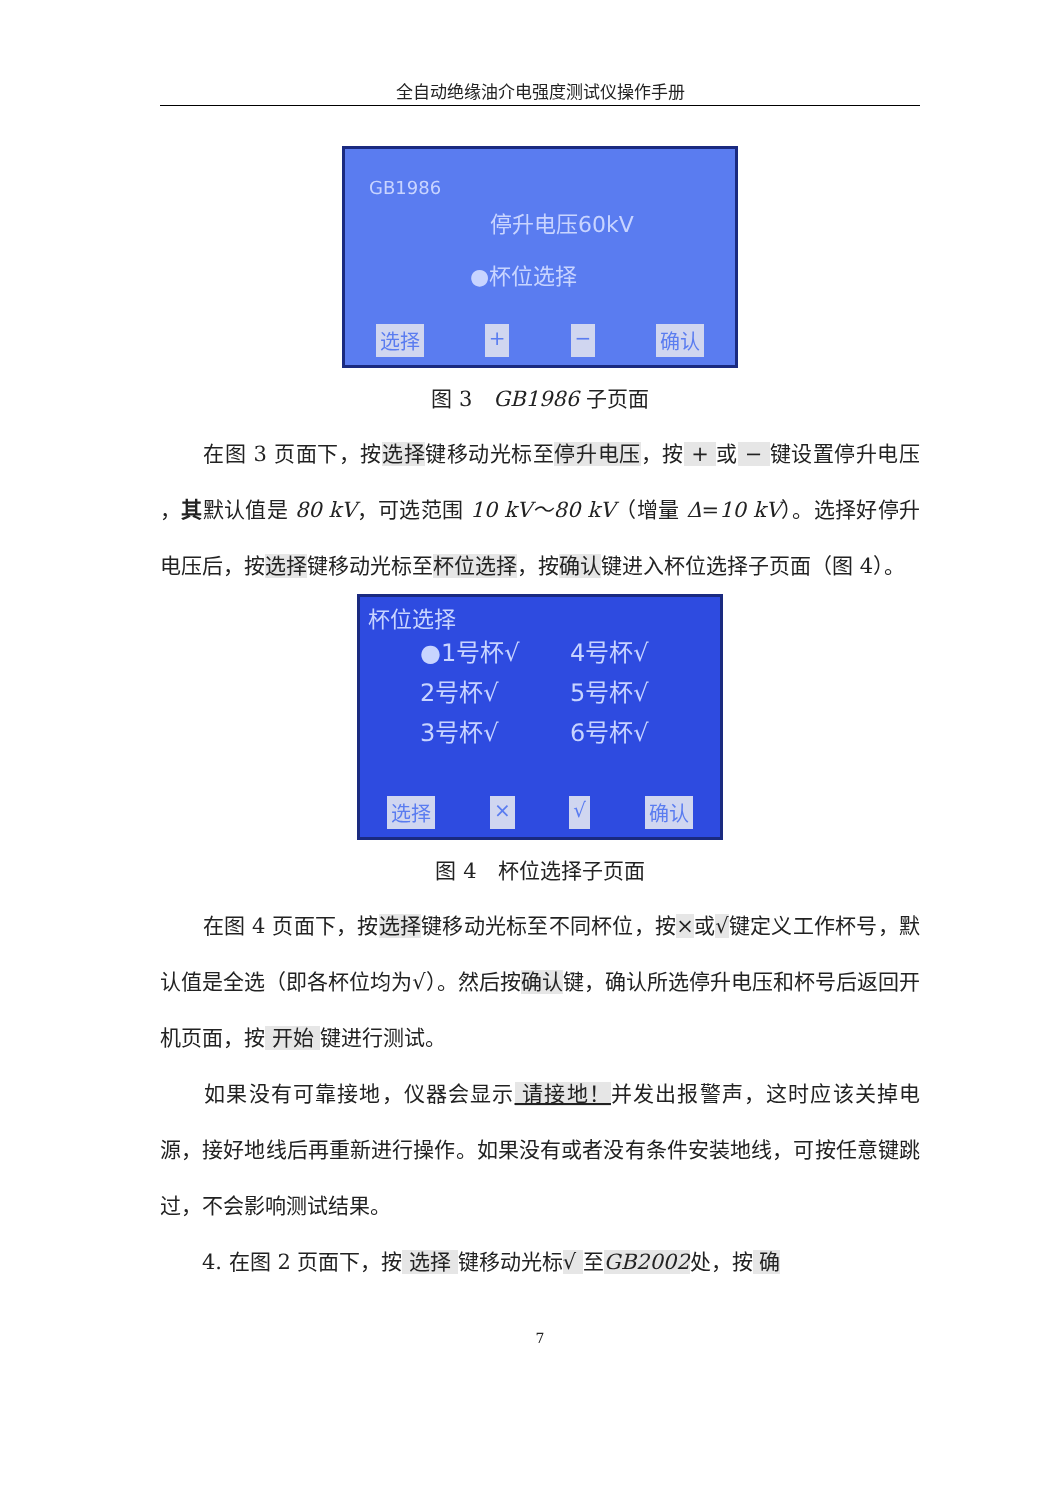全自动绝缘油介电强度测试仪操作手册
GB1986
停升电压60kV
●杯位选择
选择 + − 确认
图 3　GB1986 子页面
　　在图 3 页面下，按选择键移动光标至停升电压，按 + 或 − 键设置停升电压 ，其默认值是 80 kV，可选范围 10 kV～80 kV（增量 Δ=10 kV）。选择好停升电压后，按选择键移动光标至杯位选择，按确认键进入杯位选择子页面（图 4）。
杯位选择
●1号杯√ 4号杯√ 2号杯√ 5号杯√ 3号杯√ 6号杯√
选择 × √ 确认
图 4　杯位选择子页面
　　在图 4 页面下，按选择键移动光标至不同杯位，按×或√键定义工作杯号，默认值是全选（即各杯位均为√）。然后按确认键，确认所选停升电压和杯号后返回开机页面，按 开始 键进行测试。
　　如果没有可靠接地，仪器会显示 请接地！并发出报警声，这时应该关掉电源，接好地线后再重新进行操作。如果没有或者没有条件安装地线，可按任意键跳过，不会影响测试结果。
　　4. 在图 2 页面下，按 选择 键移动光标√ 至GB2002处，按 确
7